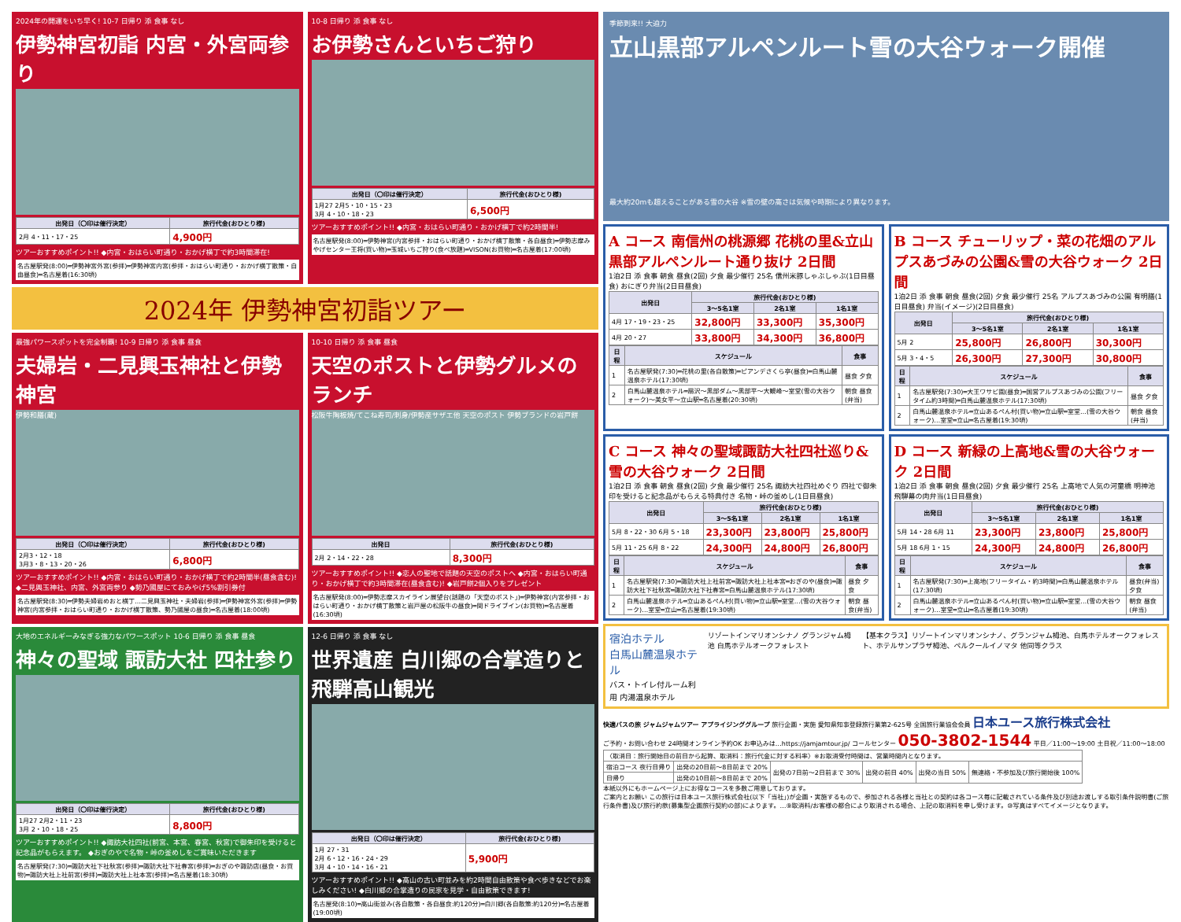2024年の開運をいち早く! 10-7 日帰り 添 食事 なし
伊勢神宮初詣 内宮・外宮両参り
| 出発日（〇印は催行決定） | 旅行代金(おひとり様) |
| --- | --- |
| 2月 4・11・17・25 | 4,900円 |
ツアーおすすめポイント!! ◆内宮・おはらい町通り・おかげ横丁で約3時間滞在!
名古屋駅発(8:00)═伊勢神宮外宮(参拝)═伊勢神宮内宮(参拝・おはらい町通り・おかげ横丁散策・自由昼食)═名古屋着(16:30頃)
10-8 日帰り 添 食事 なし
お伊勢さんといちご狩り
| 出発日（〇印は催行決定） | 旅行代金(おひとり様) |
| --- | --- |
| 1月27 2月5・10・15・23 3月 4・10・18・23 | 6,500円 |
ツアーおすすめポイント!! ◆内宮・おはらい町通り・おかげ横丁で約2時間半!
名古屋駅発(8:00)═伊勢神宮(内宮参拝・おはらい町通り・おかげ横丁散策・各自昼食)═伊勢志摩みやげセンター王将(買い物)═玉城いちご狩り(食べ放題)═VISON(お買物)═名古屋着(17:00頃)
2024年 伊勢神宮初詣ツアー
最強パワースポットを完全制覇! 10-9 日帰り 添 食事 昼食
夫婦岩・二見興玉神社と伊勢神宮
伊勢和膳(蔵)
| 出発日（〇印は催行決定） | 旅行代金(おひとり様) |
| --- | --- |
| 2月3・12・18 3月3・8・13・20・26 | 6,800円 |
ツアーおすすめポイント!! ◆内宮・おはらい町通り・おかげ横丁で約2時間半(昼食含む)! ◆二見興玉神社、内宮、外宮両参り ◆勢乃國屋にておみやげ5%割引券付
名古屋駅発(8:30)═伊勢夫婦岩めおと横丁…二見興玉神社・夫婦岩(参拝)═伊勢神宮外宮(参拝)═伊勢神宮(内宮参拝・おはらい町通り・おかげ横丁散策、勢乃國屋の昼食)═名古屋着(18:00頃)
10-10 日帰り 添 食事 昼食
天空のポストと伊勢グルメのランチ
松阪牛陶板焼/てこね寿司/刺身/伊勢産サザエ他 天空のポスト 伊勢ブランドの岩戸餅
| 出発日 | 旅行代金(おひとり様) |
| --- | --- |
| 2月 2・14・22・28 | 8,300円 |
ツアーおすすめポイント!! ◆恋人の聖地で話題の天空のポストへ ◆内宮・おはらい町通り・おかげ横丁で約3時間滞在(昼食含む)! ◆岩戸餅2個入りをプレゼント
名古屋駅発(8:00)═伊勢志摩スカイライン展望台(話題の「天空のポスト」)═伊勢神宮(内宮参拝・おはらい町通り・おかげ横丁散策と岩戸屋の松阪牛の昼食)═関ドライブイン(お買物)═名古屋着(16:30頃)
大地のエネルギーみなぎる強力なパワースポット 10-6 日帰り 添 食事 昼食
神々の聖域 諏訪大社 四社参り
| 出発日（〇印は催行決定） | 旅行代金(おひとり様) |
| --- | --- |
| 1月27 2月2・11・23 3月 2・10・18・25 | 8,800円 |
ツアーおすすめポイント!! ◆諏訪大社四社(前宮、本宮、春宮、秋宮)で御朱印を受けると記念品がもらえます。 ◆おぎのやで名物・峠の釜めしをご賞味いただきます
名古屋駅発(7:30)═諏訪大社下社秋宮(参拝)═諏訪大社下社春宮(参拝)═おぎのや諏訪店(昼食・お買物)═諏訪大社上社前宮(参拝)═諏訪大社上社本宮(参拝)═名古屋着(18:30頃)
12-6 日帰り 添 食事 なし
世界遺産 白川郷の合掌造りと飛騨高山観光
| 出発日（〇印は催行決定） | 旅行代金(おひとり様) |
| --- | --- |
| 1月 27・31 2月 6・12・16・24・29 3月 4・10・14・16・21 | 5,900円 |
ツアーおすすめポイント!! ◆高山の古い町並みを約2時間自由散策や食べ歩きなどでお楽しみください! ◆白川郷の合掌造りの民家を見学・自由散策できます!
名古屋発(8:10)═高山街並み(各自散策・各自昼食:約120分)═白川郷(各自散策:約120分)═名古屋着(19:00頃)
季節到来!! 大迫力
立山黒部アルペンルート雪の大谷ウォーク開催
最大約20mも超えることがある雪の大谷 ※雪の壁の高さは気候や時期により異なります。
A コース 南信州の桃源郷 花桃の里&立山黒部アルペンルート通り抜け 2日間
1泊2日 添 食事 朝食 昼食(2回) 夕食 最少催行 25名 信州米豚しゃぶしゃぶ(1日目昼食) おにぎり弁当(2日目昼食)
| 出発日 | 旅行代金(おひとり様) | | |
| --- | --- | --- | --- |
| | 3～5名1室 | 2名1室 | 1名1室 |
| 4月 17・19・23・25 | 32,800円 | 33,300円 | 35,300円 |
| 4月 20・27 | 33,800円 | 34,300円 | 36,800円 |
| 日程 | スケジュール | 食事 |
| --- | --- | --- |
| 1 | 名古屋駅発(7:30)═花桃の里(各自散策)═ピアンデさくら亭(昼食)═白馬山麓温泉ホテル(17:30頃) | 昼食 夕食 |
| 2 | 白馬山麓温泉ホテル═扇沢～黒部ダム～黒部平～大観峰～室堂(雪の大谷ウォーク)～美女平～立山駅═名古屋着(20:30頃) | 朝食 昼食(弁当) |
B コース チューリップ・菜の花畑のアルプスあづみの公園&雪の大谷ウォーク 2日間
1泊2日 添 食事 朝食 昼食(2回) 夕食 最少催行 25名 アルプスあづみの公園 有明膳(1日目昼食) 弁当(イメージ)(2日目昼食)
| 出発日 | 旅行代金(おひとり様) | | |
| --- | --- | --- | --- |
| | 3～5名1室 | 2名1室 | 1名1室 |
| 5月 2 | 25,800円 | 26,800円 | 30,300円 |
| 5月 3・4・5 | 26,300円 | 27,300円 | 30,800円 |
| 日程 | スケジュール | 食事 |
| --- | --- | --- |
| 1 | 名古屋駅発(7:30)═大王ワサビ園(昼食)═国営アルプスあづみの公園(フリータイム約3時間)═白馬山麓温泉ホテル(17:30頃) | 昼食 夕食 |
| 2 | 白馬山麓温泉ホテル═立山あるぺん村(買い物)═立山駅═室堂…(雪の大谷ウォーク)…室堂═立山═名古屋着(19:30頃) | 朝食 昼食(弁当) |
C コース 神々の聖域諏訪大社四社巡り&雪の大谷ウォーク 2日間
1泊2日 添 食事 朝食 昼食(2回) 夕食 最少催行 25名 諏訪大社四社めぐり 四社で御朱印を受けると記念品がもらえる特典付き 名物・峠の釜めし(1日目昼食)
| 出発日 | 旅行代金(おひとり様) | | |
| --- | --- | --- | --- |
| | 3～5名1室 | 2名1室 | 1名1室 |
| 5月 8・22・30 6月 5・18 | 23,300円 | 23,800円 | 25,800円 |
| 5月 11・25 6月 8・22 | 24,300円 | 24,800円 | 26,800円 |
| 日程 | スケジュール | 食事 |
| --- | --- | --- |
| 1 | 名古屋駅発(7:30)═諏訪大社上社前宮═諏訪大社上社本宮═おぎのや(昼食)═諏訪大社下社秋宮═諏訪大社下社春宮═白馬山麓温泉ホテル(17:30頃) | 昼食 夕食 |
| 2 | 白馬山麓温泉ホテル═立山あるぺん村(買い物)═立山駅═室堂…(雪の大谷ウォーク)…室堂═立山═名古屋着(19:30頃) | 朝食 昼食(弁当) |
D コース 新緑の上高地&雪の大谷ウォーク 2日間
1泊2日 添 食事 朝食 昼食(2回) 夕食 最少催行 25名 上高地で人気の河童橋 明神池 飛騨幕の肉弁当(1日目昼食)
| 出発日 | 旅行代金(おひとり様) | | |
| --- | --- | --- | --- |
| | 3～5名1室 | 2名1室 | 1名1室 |
| 5月 14・28 6月 11 | 23,300円 | 23,800円 | 25,800円 |
| 5月 18 6月 1・15 | 24,300円 | 24,800円 | 26,800円 |
| 日程 | スケジュール | 食事 |
| --- | --- | --- |
| 1 | 名古屋駅発(7:30)═上高地(フリータイム・約3時間)═白馬山麓温泉ホテル(17:30頃) | 昼食(弁当) 夕食 |
| 2 | 白馬山麓温泉ホテル═立山あるぺん村(買い物)═立山駅═室堂…(雪の大谷ウォーク)…室堂═立山═名古屋着(19:30頃) | 朝食 昼食(弁当) |
宿泊ホテル
白馬山麓温泉ホテル
バス・トイレ付ルーム利用 内湯温泉ホテル
リゾートインマリオンシナノ グランジャム栂池 白馬ホテルオークフォレスト
【基本クラス】リゾートインマリオンシナノ、グランジャム栂池、白馬ホテルオークフォレスト、ホテルサンプラザ栂池、ペルクールイノマタ 他同等クラス
快適バスの旅 ジャムジャムツアー アプライジンググループ 旅行企画・実施 愛知県知事登録旅行業第2-625号 全国旅行業協会会員 日本ユース旅行株式会社
ご予約・お問い合わせ 24時間オンライン予約OK お申込みは…https://jamjamtour.jp/ コールセンター 050-3802-1544 平日／11:00～19:00 土日祝／11:00～18:00
| 〈取消日：旅行開始日の前日から起算、取消料：旅行代金に対する料率〉※お取消受付時間は、営業時間内となります。 | | | | | |
| 宿泊コース 夜行日帰り | 出発の20日前～8日前まで 20% | 出発の7日前～2日前まで 30% | 出発の前日 40% | 出発の当日 50% | 無連絡・不参加及び旅行開始後 100% |
| 日帰り | 出発の10日前～8日前まで 20% | | | | |
本紙以外にもホームページ上にお得なコースを多数ご用意しております。
ご案内とお願い この旅行は日本ユース旅行株式会社(以下「当社」)が企画・実施するもので、参加される各様と当社との契約は各コース毎に記載されている条件及び別途お渡しする取引条件説明書(ご旅行条件書)及び旅行約款(募集型企画旅行契約の部)によります。…⑨取消料/お客様の都合により取消される場合、上記の取消料を申し受けます。⑩写真はすべてイメージとなります。